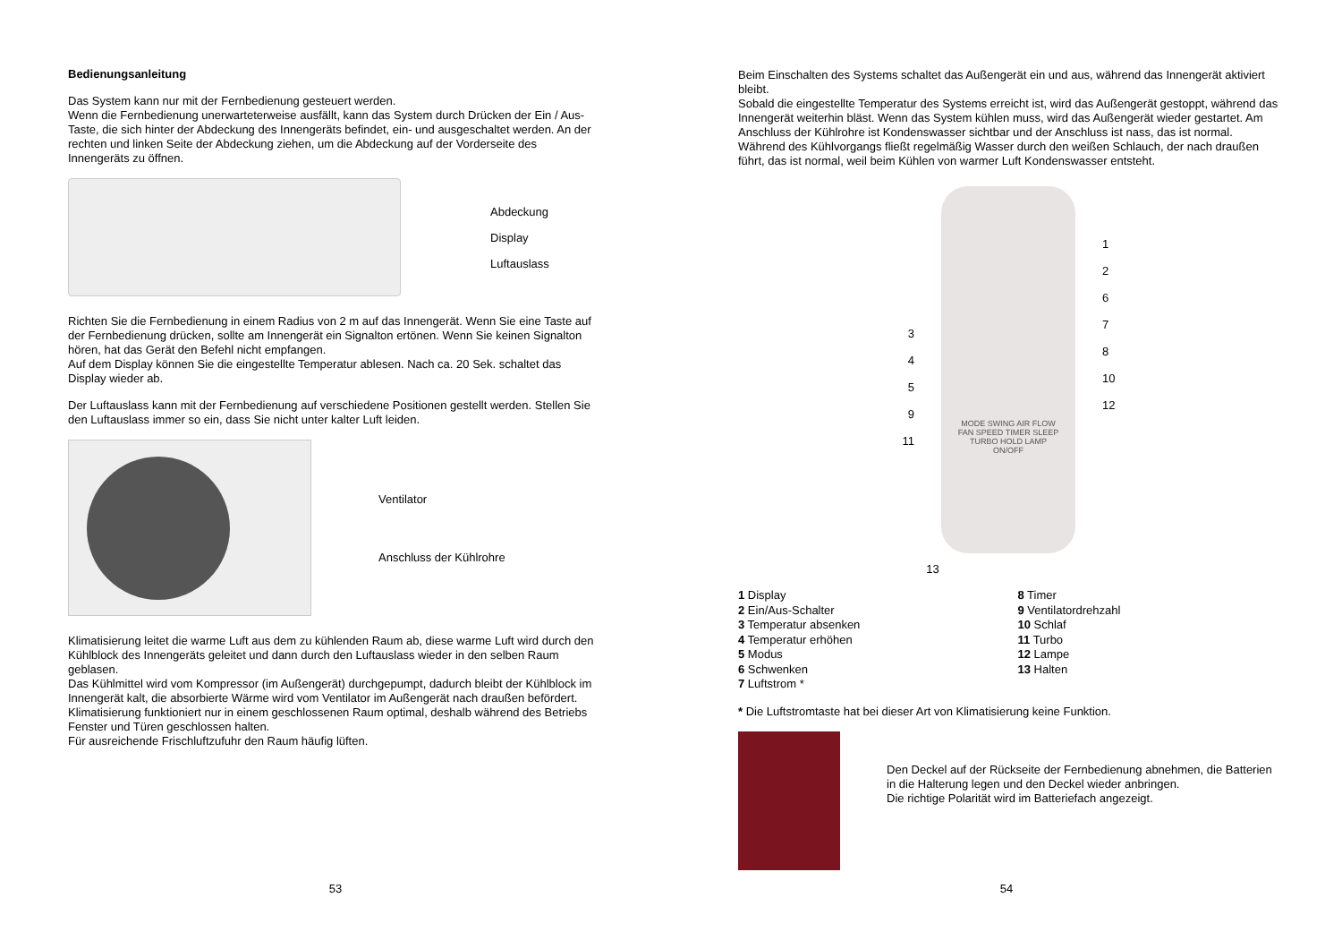Bedienungsanleitung
Das System kann nur mit der Fernbedienung gesteuert werden.
Wenn die Fernbedienung unerwarteterweise ausfällt, kann das System durch Drücken der Ein / Aus-Taste, die sich hinter der Abdeckung des Innengeräts befindet, ein- und ausgeschaltet werden. An der rechten und linken Seite der Abdeckung ziehen, um die Abdeckung auf der Vorderseite des Innengeräts zu öffnen.
Abdeckung
Display
Luftauslass
Richten Sie die Fernbedienung in einem Radius von 2 m auf das Innengerät. Wenn Sie eine Taste auf der Fernbedienung drücken, sollte am Innengerät ein Signalton ertönen. Wenn Sie keinen Signalton hören, hat das Gerät den Befehl nicht empfangen.
Auf dem Display können Sie die eingestellte Temperatur ablesen. Nach ca. 20 Sek. schaltet das Display wieder ab.
Der Luftauslass kann mit der Fernbedienung auf verschiedene Positionen gestellt werden. Stellen Sie den Luftauslass immer so ein, dass Sie nicht unter kalter Luft leiden.
Ventilator
Anschluss der Kühlrohre
Klimatisierung leitet die warme Luft aus dem zu kühlenden Raum ab, diese warme Luft wird durch den Kühlblock des Innengeräts geleitet und dann durch den Luftauslass wieder in den selben Raum geblasen.
Das Kühlmittel wird vom Kompressor (im Außengerät) durchgepumpt, dadurch bleibt der Kühlblock im Innengerät kalt, die absorbierte Wärme wird vom Ventilator im Außengerät nach draußen befördert.
Klimatisierung funktioniert nur in einem geschlossenen Raum optimal, deshalb während des Betriebs Fenster und Türen geschlossen halten.
Für ausreichende Frischluftzufuhr den Raum häufig lüften.
53
Beim Einschalten des Systems schaltet das Außengerät ein und aus, während das Innengerät aktiviert bleibt.
Sobald die eingestellte Temperatur des Systems erreicht ist, wird das Außengerät gestoppt, während das Innengerät weiterhin bläst. Wenn das System kühlen muss, wird das Außengerät wieder gestartet. Am Anschluss der Kühlrohre ist Kondenswasser sichtbar und der Anschluss ist nass, das ist normal. Während des Kühlvorgangs fließt regelmäßig Wasser durch den weißen Schlauch, der nach draußen führt, das ist normal, weil beim Kühlen von warmer Luft Kondenswasser entsteht.
3
4
5
9
11
MODE SWING AIR FLOW
FAN SPEED TIMER SLEEP
TURBO HOLD LAMP
ON/OFF
1
2
6
7
8
10
12
13
1 Display
2 Ein/Aus-Schalter
3 Temperatur absenken
4 Temperatur erhöhen
5 Modus
6 Schwenken
7 Luftstrom *
8 Timer
9 Ventilatordrehzahl
10 Schlaf
11 Turbo
12 Lampe
13 Halten
* Die Luftstromtaste hat bei dieser Art von Klimatisierung keine Funktion.
Den Deckel auf der Rückseite der Fernbedienung abnehmen, die Batterien in die Halterung legen und den Deckel wieder anbringen.
Die richtige Polarität wird im Batteriefach angezeigt.
54